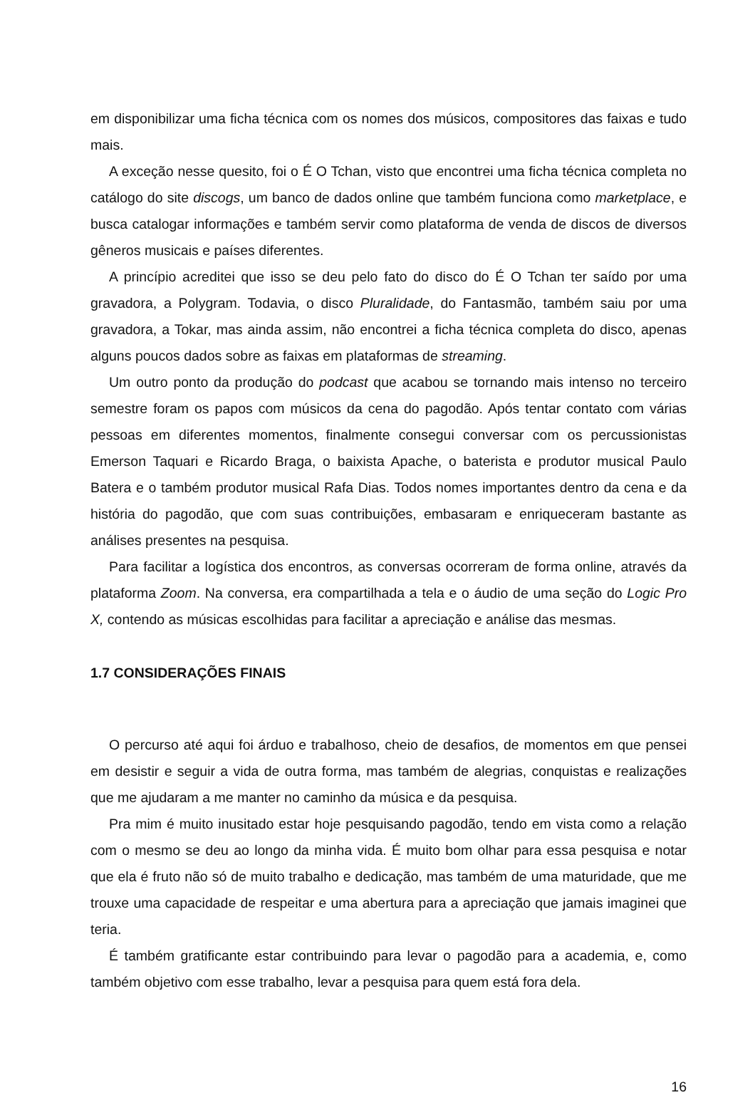em disponibilizar uma ficha técnica com os nomes dos músicos, compositores das faixas e tudo mais.
A exceção nesse quesito, foi o É O Tchan, visto que encontrei uma ficha técnica completa no catálogo do site discogs, um banco de dados online que também funciona como marketplace, e busca catalogar informações e também servir como plataforma de venda de discos de diversos gêneros musicais e países diferentes.
A princípio acreditei que isso se deu pelo fato do disco do É O Tchan ter saído por uma gravadora, a Polygram. Todavia, o disco Pluralidade, do Fantasmão, também saiu por uma gravadora, a Tokar, mas ainda assim, não encontrei a ficha técnica completa do disco, apenas alguns poucos dados sobre as faixas em plataformas de streaming.
Um outro ponto da produção do podcast que acabou se tornando mais intenso no terceiro semestre foram os papos com músicos da cena do pagodão. Após tentar contato com várias pessoas em diferentes momentos, finalmente consegui conversar com os percussionistas Emerson Taquari e Ricardo Braga, o baixista Apache, o baterista e produtor musical Paulo Batera e o também produtor musical Rafa Dias. Todos nomes importantes dentro da cena e da história do pagodão, que com suas contribuições, embasaram e enriqueceram bastante as análises presentes na pesquisa.
Para facilitar a logística dos encontros, as conversas ocorreram de forma online, através da plataforma Zoom. Na conversa, era compartilhada a tela e o áudio de uma seção do Logic Pro X, contendo as músicas escolhidas para facilitar a apreciação e análise das mesmas.
1.7 CONSIDERAÇÕES FINAIS
O percurso até aqui foi árduo e trabalhoso, cheio de desafios, de momentos em que pensei em desistir e seguir a vida de outra forma, mas também de alegrias, conquistas e realizações que me ajudaram a me manter no caminho da música e da pesquisa.
Pra mim é muito inusitado estar hoje pesquisando pagodão, tendo em vista como a relação com o mesmo se deu ao longo da minha vida. É muito bom olhar para essa pesquisa e notar que ela é fruto não só de muito trabalho e dedicação, mas também de uma maturidade, que me trouxe uma capacidade de respeitar e uma abertura para a apreciação que jamais imaginei que teria.
É também gratificante estar contribuindo para levar o pagodão para a academia, e, como também objetivo com esse trabalho, levar a pesquisa para quem está fora dela.
16